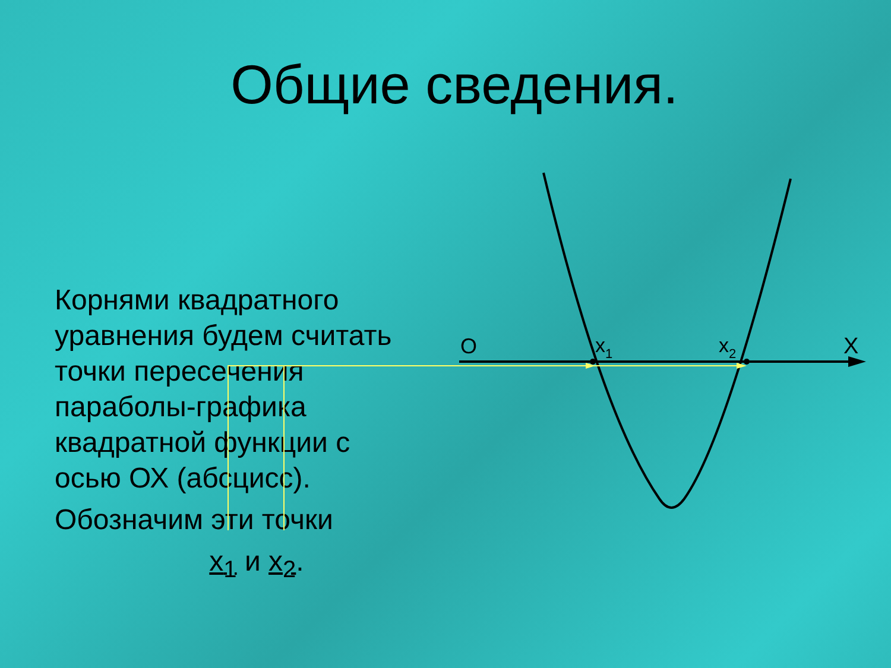Общие сведения.
Корнями квадратного уравнения будем считать точки пересечения параболы-графика квадратной функции с осью ОХ (абсцисс).
Обозначим эти точки
x<sub>1</sub> и x<sub>2</sub>.
O
x1
x2
X